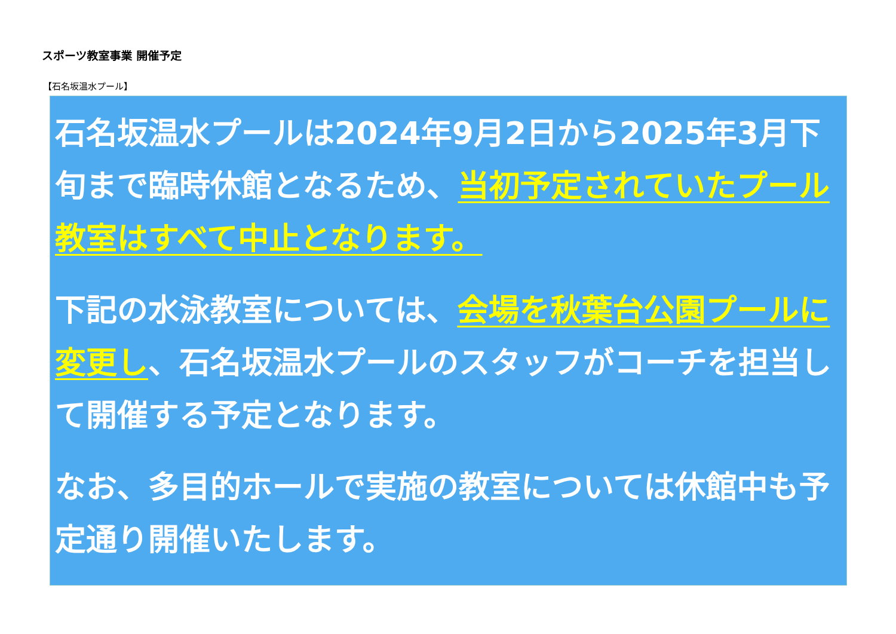スポーツ教室事業 開催予定
【石名坂温水プール】
石名坂温水プールは2024年9月2日から2025年3月下旬まで臨時休館となるため、当初予定されていたプール教室はすべて中止となります。
下記の水泳教室については、会場を秋葉台公園プールに変更し、石名坂温水プールのスタッフがコーチを担当して開催する予定となります。
なお、多目的ホールで実施の教室については休館中も予定通り開催いたします。